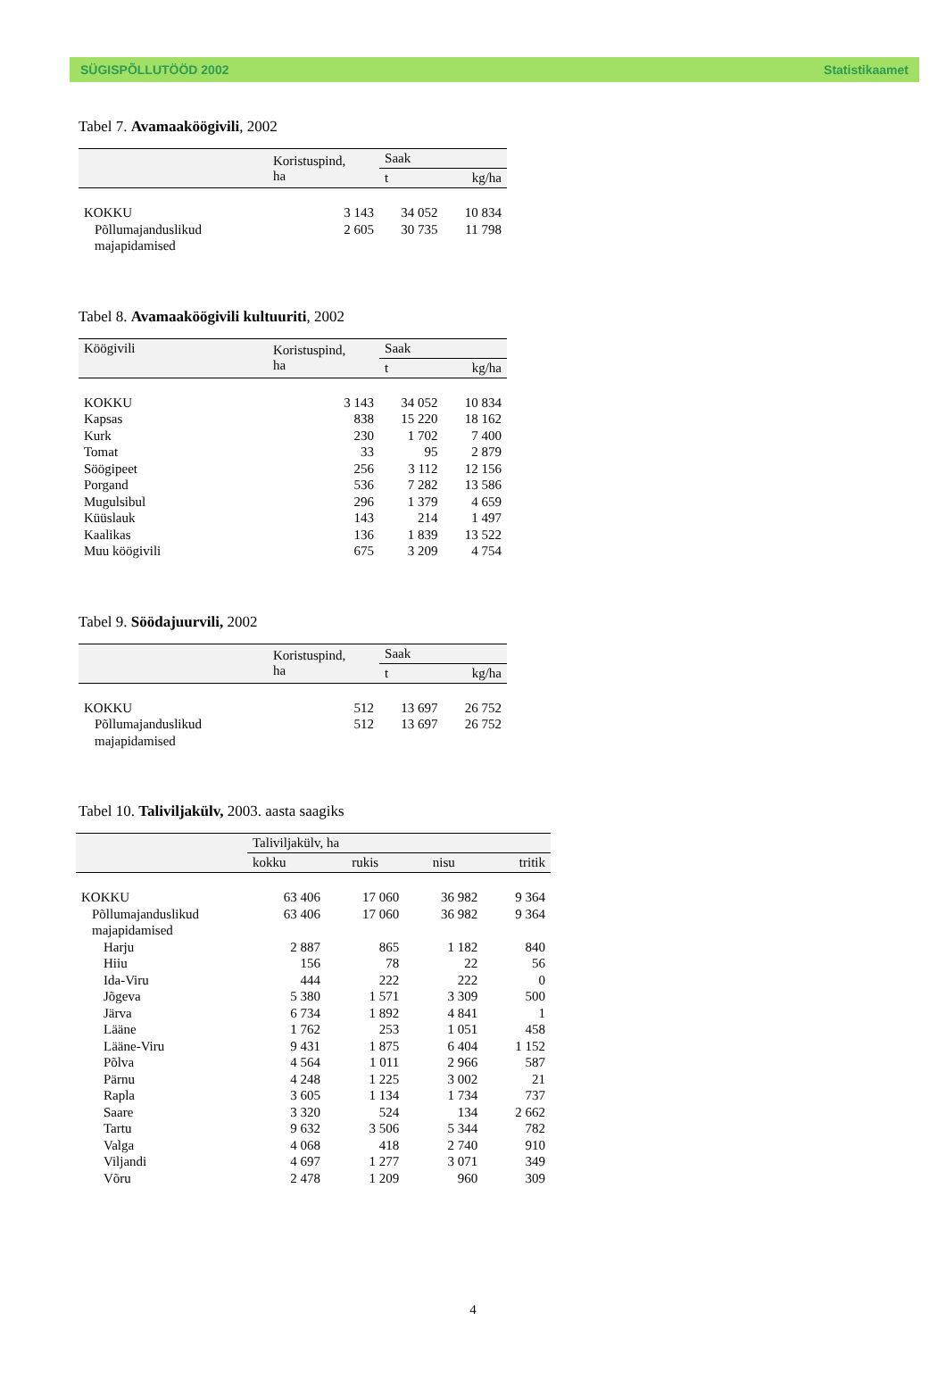SÜGISPÕLLUTÖÖD 2002 Statistikaamet
Tabel 7. Avamaaköögivili, 2002
| | Koristuspind, ha | Saak | |
| --- | --- | --- | --- |
| | | t | kg/ha |
| KOKKU | 3 143 | 34 052 | 10 834 |
| Põllumajanduslikud majapidamised | 2 605 | 30 735 | 11 798 |
Tabel 8. Avamaaköögivili kultuuriti, 2002
| Köögivili | Koristuspind, ha | Saak | |
| --- | --- | --- | --- |
| | | t | kg/ha |
| KOKKU | 3 143 | 34 052 | 10 834 |
| Kapsas | 838 | 15 220 | 18 162 |
| Kurk | 230 | 1 702 | 7 400 |
| Tomat | 33 | 95 | 2 879 |
| Söögipeet | 256 | 3 112 | 12 156 |
| Porgand | 536 | 7 282 | 13 586 |
| Mugulsibul | 296 | 1 379 | 4 659 |
| Küüslauk | 143 | 214 | 1 497 |
| Kaalikas | 136 | 1 839 | 13 522 |
| Muu köögivili | 675 | 3 209 | 4 754 |
Tabel 9. Söödajuurvili, 2002
| | Koristuspind, ha | Saak | |
| --- | --- | --- | --- |
| | | t | kg/ha |
| KOKKU | 512 | 13 697 | 26 752 |
| Põllumajanduslikud majapidamised | 512 | 13 697 | 26 752 |
Tabel 10. Taliviljakülv, 2003. aasta saagiks
| | Taliviljakülv, ha | | | |
| --- | --- | --- | --- | --- |
| | kokku | rukis | nisu | tritik |
| KOKKU | 63 406 | 17 060 | 36 982 | 9 364 |
| Põllumajanduslikud majapidamised | 63 406 | 17 060 | 36 982 | 9 364 |
| Harju | 2 887 | 865 | 1 182 | 840 |
| Hiiu | 156 | 78 | 22 | 56 |
| Ida-Viru | 444 | 222 | 222 | 0 |
| Jõgeva | 5 380 | 1 571 | 3 309 | 500 |
| Järva | 6 734 | 1 892 | 4 841 | 1 |
| Lääne | 1 762 | 253 | 1 051 | 458 |
| Lääne-Viru | 9 431 | 1 875 | 6 404 | 1 152 |
| Põlva | 4 564 | 1 011 | 2 966 | 587 |
| Pärnu | 4 248 | 1 225 | 3 002 | 21 |
| Rapla | 3 605 | 1 134 | 1 734 | 737 |
| Saare | 3 320 | 524 | 134 | 2 662 |
| Tartu | 9 632 | 3 506 | 5 344 | 782 |
| Valga | 4 068 | 418 | 2 740 | 910 |
| Viljandi | 4 697 | 1 277 | 3 071 | 349 |
| Võru | 2 478 | 1 209 | 960 | 309 |
4